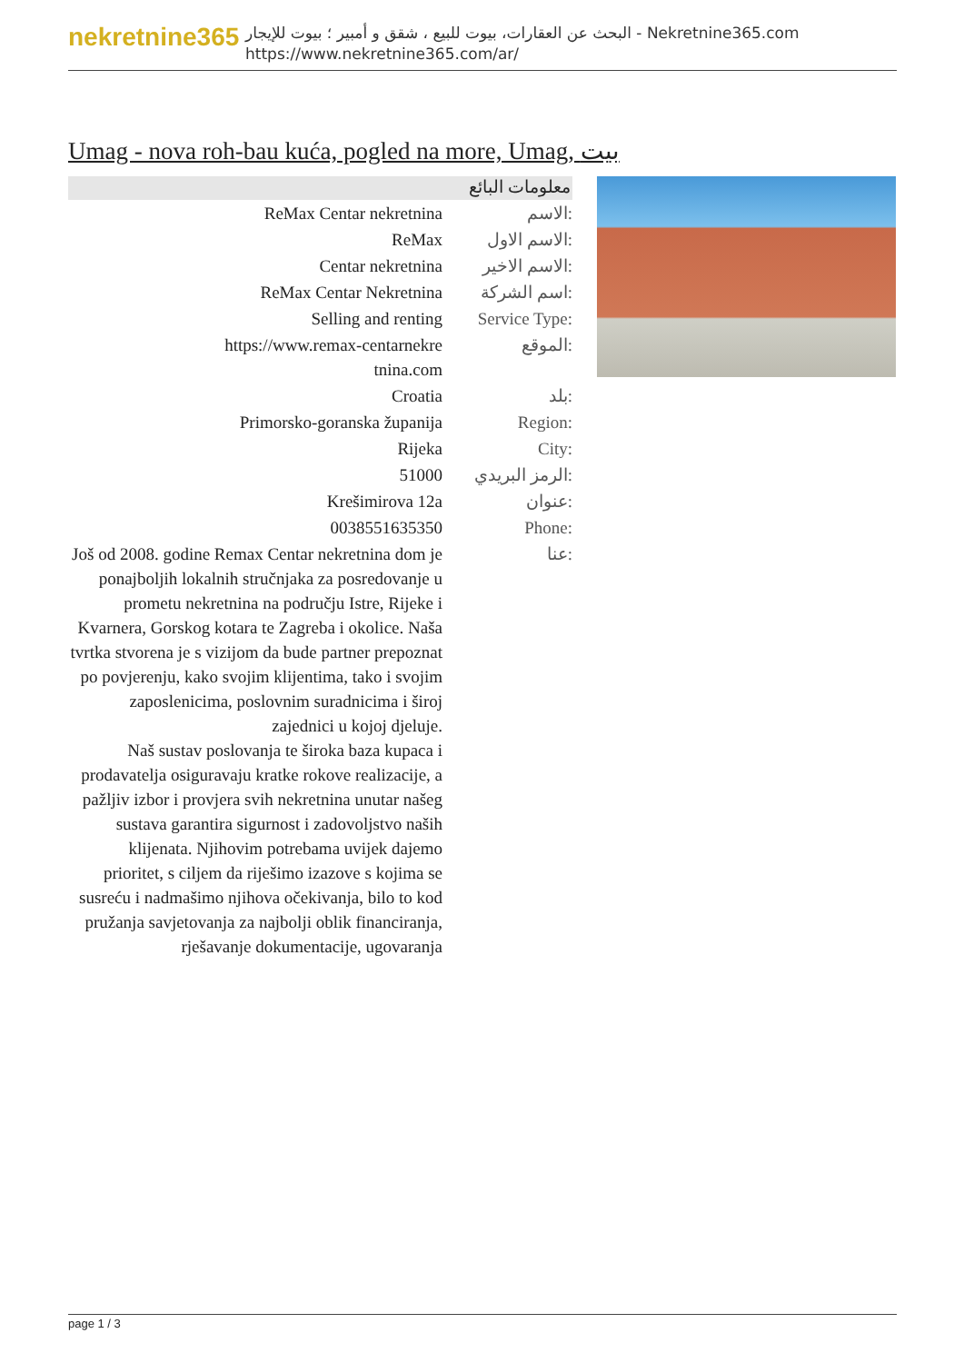nekretnine365
البحث عن العقارات، بيوت للبيع ، شقق و أمبير ؛ بيوت للإيجار - Nekretnine365.com
https://www.nekretnine365.com/ar/
Umag - nova roh-bau kuća, pogled na more, Umag, بيت
معلومات البائع
| ReMax Centar nekretnina | الاسم: |
| ReMax | الاسم الاول: |
| Centar nekretnina | الاسم الاخير: |
| ReMax Centar Nekretnina | اسم الشركة: |
| Selling and renting | Service Type: |
| https://www.remax-centarnekre tnina.com | الموقع: |
| Croatia | بلد: |
| Primorsko-goranska županija | Region: |
| Rijeka | City: |
| 51000 | الرمز البريدي: |
| Krešimirova 12a | عنوان: |
| 0038551635350 | Phone: |
| Još od 2008. godine Remax Centar nekretnina dom je ponajboljih lokalnih stručnjaka za posredovanje u prometu nekretnina na području Istre, Rijeke i Kvarnera, Gorskog kotara te Zagreba i okolice. Naša tvrtka stvorena je s vizijom da bude partner prepoznat po povjerenju, kako svojim klijentima, tako i svojim zaposlenicima, poslovnim suradnicima i široj zajednici u kojoj djeluje. Naš sustav poslovanja te široka baza kupaca i prodavatelja osiguravaju kratke rokove realizacije, a pažljiv izbor i provjera svih nekretnina unutar našeg sustava garantira sigurnost i zadovoljstvo naših klijenata. Njihovim potrebama uvijek dajemo prioritet, s ciljem da riješimo izazove s kojima se susreću i nadmašimo njihova očekivanja, bilo to kod pružanja savjetovanja za najbolji oblik financiranja, rješavanje dokumentacije, ugovaranja | عنا: |
page 1 / 3